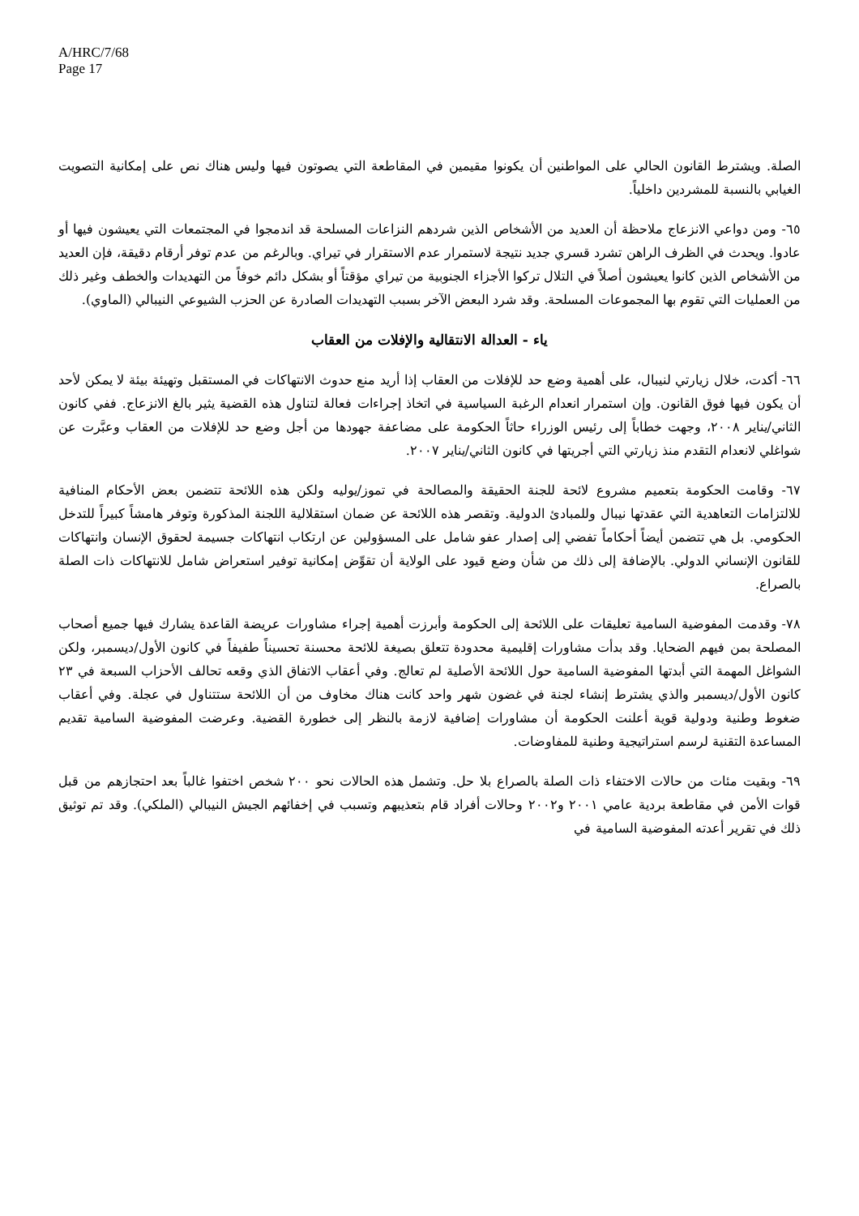A/HRC/7/68
Page 17
الصلة. ويشترط القانون الحالي على المواطنين أن يكونوا مقيمين في المقاطعة التي يصوتون فيها وليس هناك نص على إمكانية التصويت الغيابي بالنسبة للمشردين داخلياً.
٦٥- ومن دواعي الانزعاج ملاحظة أن العديد من الأشخاص الذين شردهم النزاعات المسلحة قد اندمجوا في المجتمعات التي يعيشون فيها أو عادوا. ويحدث في الظرف الراهن تشرد قسري جديد نتيجة لاستمرار عدم الاستقرار في تيراي. وبالرغم من عدم توفر أرقام دقيقة، فإن العديد من الأشخاص الذين كانوا يعيشون أصلاً في التلال تركوا الأجزاء الجنوبية من تيراي مؤقتاً أو بشكل دائم خوفاً من التهديدات والخطف وغير ذلك من العمليات التي تقوم بها المجموعات المسلحة. وقد شرد البعض الآخر بسبب التهديدات الصادرة عن الحزب الشيوعي النيبالي (الماوي).
ياء - العدالة الانتقالية والإفلات من العقاب
٦٦- أكدت، خلال زيارتي لنيبال، على أهمية وضع حد للإفلات من العقاب إذا أريد منع حدوث الانتهاكات في المستقبل وتهيئة بيئة لا يمكن لأحد أن يكون فيها فوق القانون. وإن استمرار انعدام الرغبة السياسية في اتخاذ إجراءات فعالة لتناول هذه القضية يثير بالغ الانزعاج. ففي كانون الثاني/يناير ٢٠٠٨، وجهت خطاباً إلى رئيس الوزراء حاثاً الحكومة على مضاعفة جهودها من أجل وضع حد للإفلات من العقاب وعبَّرت عن شواغلي لانعدام التقدم منذ زيارتي التي أجريتها في كانون الثاني/يناير ٢٠٠٧.
٦٧- وقامت الحكومة بتعميم مشروع لائحة للجنة الحقيقة والمصالحة في تموز/يوليه ولكن هذه اللائحة تتضمن بعض الأحكام المنافية للالتزامات التعاهدية التي عقدتها نيبال وللمبادئ الدولية. وتقصر هذه اللائحة عن ضمان استقلالية اللجنة المذكورة وتوفر هامشاً كبيراً للتدخل الحكومي. بل هي تتضمن أيضاً أحكاماً تفضي إلى إصدار عفو شامل على المسؤولين عن ارتكاب انتهاكات جسيمة لحقوق الإنسان وانتهاكات للقانون الإنساني الدولي. بالإضافة إلى ذلك من شأن وضع قيود على الولاية أن تقوِّض إمكانية توفير استعراض شامل للانتهاكات ذات الصلة بالصراع.
٧٨- وقدمت المفوضية السامية تعليقات على اللائحة إلى الحكومة وأبرزت أهمية إجراء مشاورات عريضة القاعدة يشارك فيها جميع أصحاب المصلحة بمن فيهم الضحايا. وقد بدأت مشاورات إقليمية محدودة تتعلق بصيغة للائحة محسنة تحسيناً طفيفاً في كانون الأول/ديسمبر، ولكن الشواغل المهمة التي أبدتها المفوضية السامية حول اللائحة الأصلية لم تعالج. وفي أعقاب الاتفاق الذي وقعه تحالف الأحزاب السبعة في ٢٣ كانون الأول/ديسمبر والذي يشترط إنشاء لجنة في غضون شهر واحد كانت هناك مخاوف من أن اللائحة ستتناول في عجلة. وفي أعقاب ضغوط وطنية ودولية قوية أعلنت الحكومة أن مشاورات إضافية لازمة بالنظر إلى خطورة القضية. وعرضت المفوضية السامية تقديم المساعدة التقنية لرسم استراتيجية وطنية للمفاوضات.
٦٩- وبقيت مئات من حالات الاختفاء ذات الصلة بالصراع بلا حل. وتشمل هذه الحالات نحو ٢٠٠ شخص اختفوا غالباً بعد احتجازهم من قبل قوات الأمن في مقاطعة بردية عامي ٢٠٠١ و٢٠٠٢ وحالات أفراد قام بتعذيبهم وتسبب في إخفائهم الجيش النيبالي (الملكي). وقد تم توثيق ذلك في تقرير أعدته المفوضية السامية في